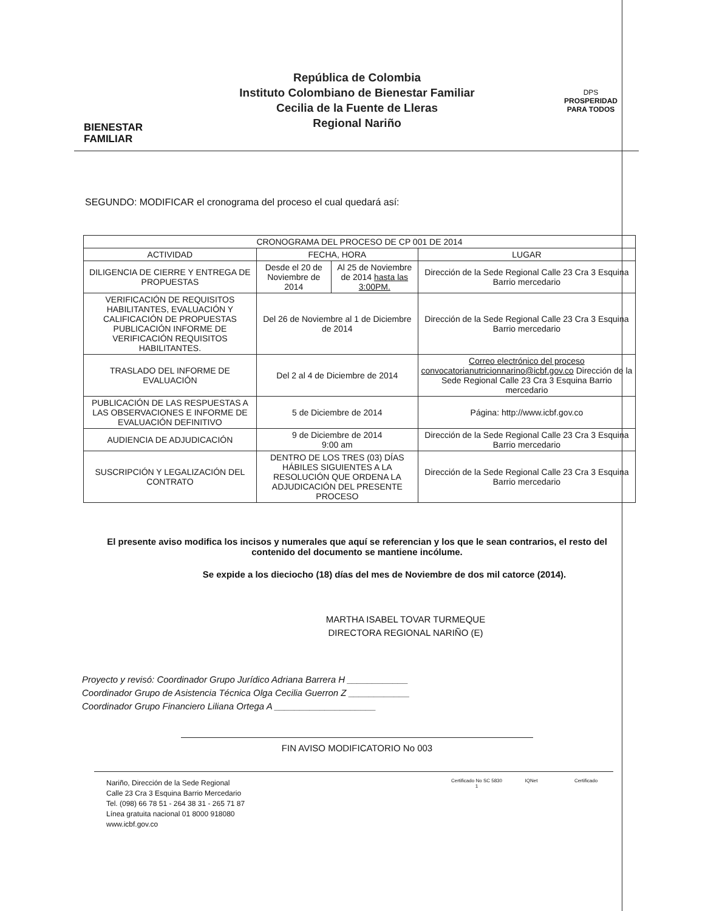BIENESTAR
FAMILIAR
República de Colombia
Instituto Colombiano de Bienestar Familiar
Cecilia de la Fuente de Lleras
Regional Nariño
DPS
PROSPERIDAD
PARA TODOS
SEGUNDO: MODIFICAR el cronograma del proceso el cual quedará así:
| CRONOGRAMA DEL PROCESO DE CP 001 DE 2014 | | | |
| --- | --- | --- | --- |
| ACTIVIDAD | FECHA, HORA | | LUGAR |
| DILIGENCIA DE CIERRE Y ENTREGA DE PROPUESTAS | Desde el 20 de Noviembre de 2014 | Al 25 de Noviembre de 2014 hasta las 3:00PM. | Dirección de la Sede Regional Calle 23 Cra 3 Esquina Barrio mercedario |
| VERIFICACIÓN DE REQUISITOS HABILITANTES, EVALUACIÓN Y CALIFICACIÓN DE PROPUESTAS PUBLICACIÓN INFORME DE VERIFICACIÓN REQUISITOS HABILITANTES. | Del 26 de Noviembre al 1 de Diciembre de 2014 | | Dirección de la Sede Regional Calle 23 Cra 3 Esquina Barrio mercedario |
| TRASLADO DEL INFORME DE EVALUACIÓN | Del 2 al 4 de Diciembre de 2014 | | Correo electrónico del proceso convocatorianutricionnarino@icbf.gov.co Dirección de la Sede Regional Calle 23 Cra 3 Esquina Barrio mercedario |
| PUBLICACIÓN DE LAS RESPUESTAS A LAS OBSERVACIONES E INFORME DE EVALUACIÓN DEFINITIVO | 5 de Diciembre de 2014 | | Página: http://www.icbf.gov.co |
| AUDIENCIA DE ADJUDICACIÓN | 9 de Diciembre de 2014 9:00 am | | Dirección de la Sede Regional Calle 23 Cra 3 Esquina Barrio mercedario |
| SUSCRIPCIÓN Y LEGALIZACIÓN DEL CONTRATO | DENTRO DE LOS TRES (03) DÍAS HÁBILES SIGUIENTES A LA RESOLUCIÓN QUE ORDENA LA ADJUDICACIÓN DEL PRESENTE PROCESO | | Dirección de la Sede Regional Calle 23 Cra 3 Esquina Barrio mercedario |
El presente aviso modifica los incisos y numerales que aquí se referencian y los que le sean contrarios, el resto del contenido del documento se mantiene incólume.
Se expide a los dieciocho (18) días del mes de Noviembre de dos mil catorce (2014).
MARTHA ISABEL TOVAR TURMEQUE
DIRECTORA REGIONAL NARIÑO (E)
Proyecto y revisó: Coordinador Grupo Jurídico Adriana Barrera H ____________
Coordinador Grupo de Asistencia Técnica Olga Cecilia Guerron Z ____________
Coordinador Grupo Financiero Liliana Ortega A ____________________
FIN AVISO MODIFICATORIO No 003
Nariño, Dirección de la Sede Regional
Calle 23 Cra 3 Esquina Barrio Mercedario
Tel. (098) 66 78 51 - 264 38 31 - 265 71 87
Línea gratuita nacional 01 8000 918080
www.icbf.gov.co
Certificado No SC 5830 1
IQNet Certificado